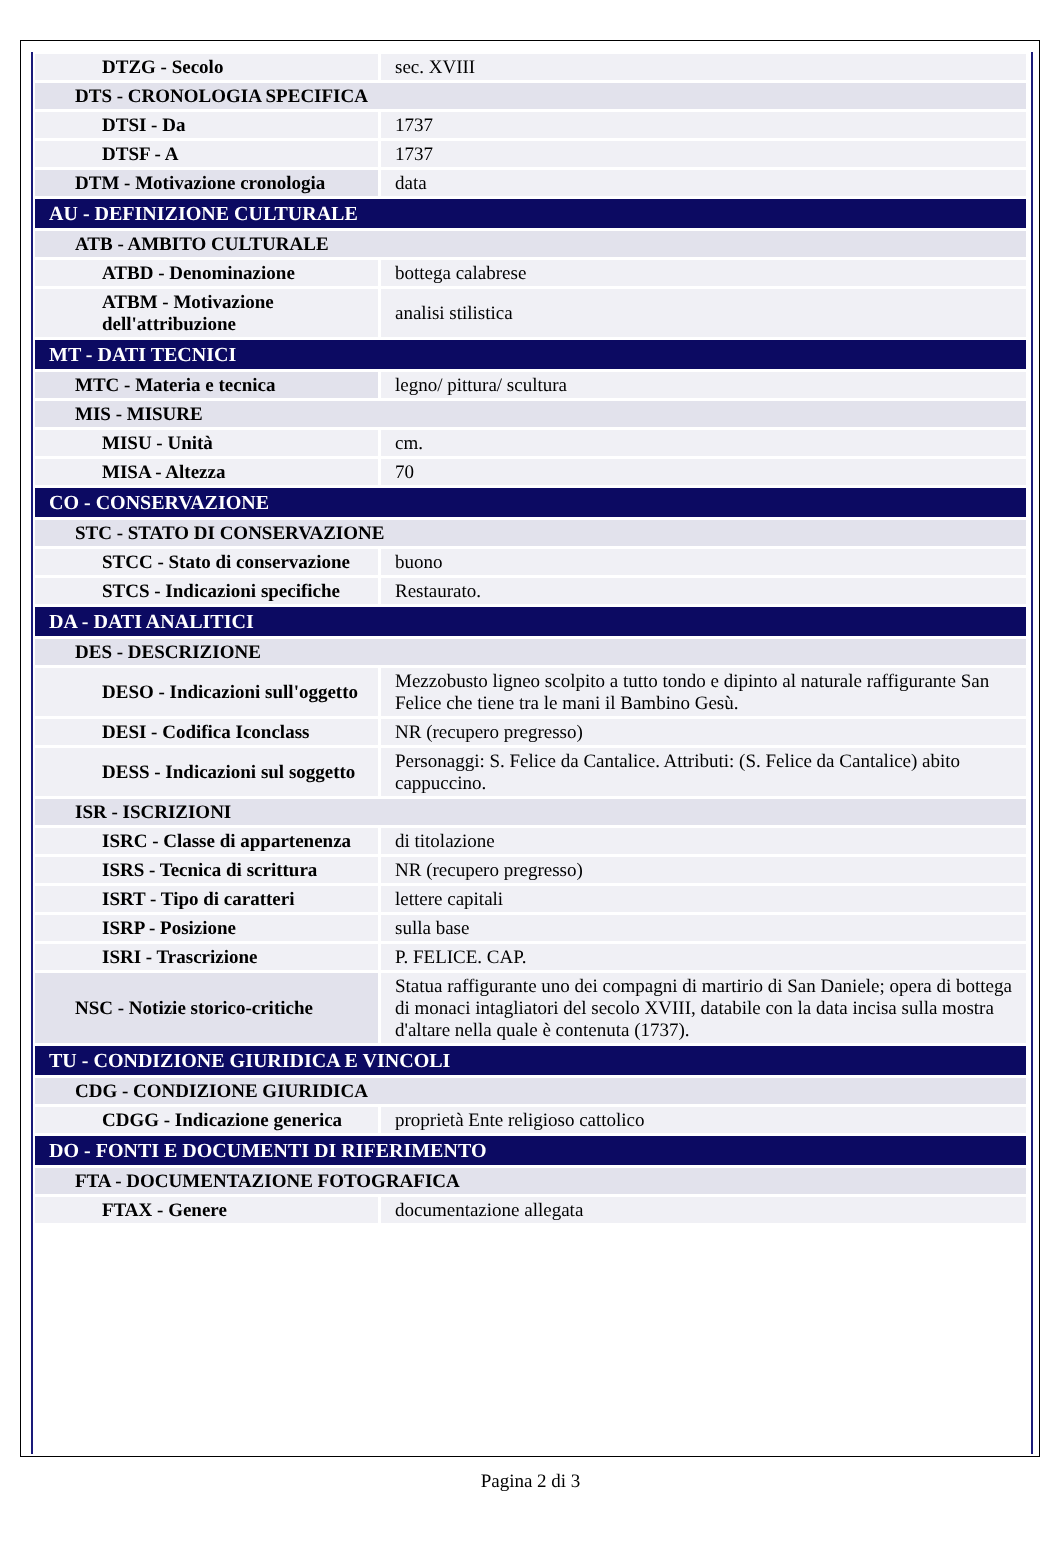| DTZG - Secolo | sec. XVIII |
| DTS - CRONOLOGIA SPECIFICA | |
| DTSI - Da | 1737 |
| DTSF - A | 1737 |
| DTM - Motivazione cronologia | data |
| AU - DEFINIZIONE CULTURALE | |
| ATB - AMBITO CULTURALE | |
| ATBD - Denominazione | bottega calabrese |
| ATBM - Motivazione dell'attribuzione | analisi stilistica |
| MT - DATI TECNICI | |
| MTC - Materia e tecnica | legno/ pittura/ scultura |
| MIS - MISURE | |
| MISU - Unità | cm. |
| MISA - Altezza | 70 |
| CO - CONSERVAZIONE | |
| STC - STATO DI CONSERVAZIONE | |
| STCC - Stato di conservazione | buono |
| STCS - Indicazioni specifiche | Restaurato. |
| DA - DATI ANALITICI | |
| DES - DESCRIZIONE | |
| DESO - Indicazioni sull'oggetto | Mezzobusto ligneo scolpito a tutto tondo e dipinto al naturale raffigurante San Felice che tiene tra le mani il Bambino Gesù. |
| DESI - Codifica Iconclass | NR (recupero pregresso) |
| DESS - Indicazioni sul soggetto | Personaggi: S. Felice da Cantalice. Attributi: (S. Felice da Cantalice) abito cappuccino. |
| ISR - ISCRIZIONI | |
| ISRC - Classe di appartenenza | di titolazione |
| ISRS - Tecnica di scrittura | NR (recupero pregresso) |
| ISRT - Tipo di caratteri | lettere capitali |
| ISRP - Posizione | sulla base |
| ISRI - Trascrizione | P. FELICE. CAP. |
| NSC - Notizie storico-critiche | Statua raffigurante uno dei compagni di martirio di San Daniele; opera di bottega di monaci intagliatori del secolo XVIII, databile con la data incisa sulla mostra d'altare nella quale è contenuta (1737). |
| TU - CONDIZIONE GIURIDICA E VINCOLI | |
| CDG - CONDIZIONE GIURIDICA | |
| CDGG - Indicazione generica | proprietà Ente religioso cattolico |
| DO - FONTI E DOCUMENTI DI RIFERIMENTO | |
| FTA - DOCUMENTAZIONE FOTOGRAFICA | |
| FTAX - Genere | documentazione allegata |
Pagina 2 di 3